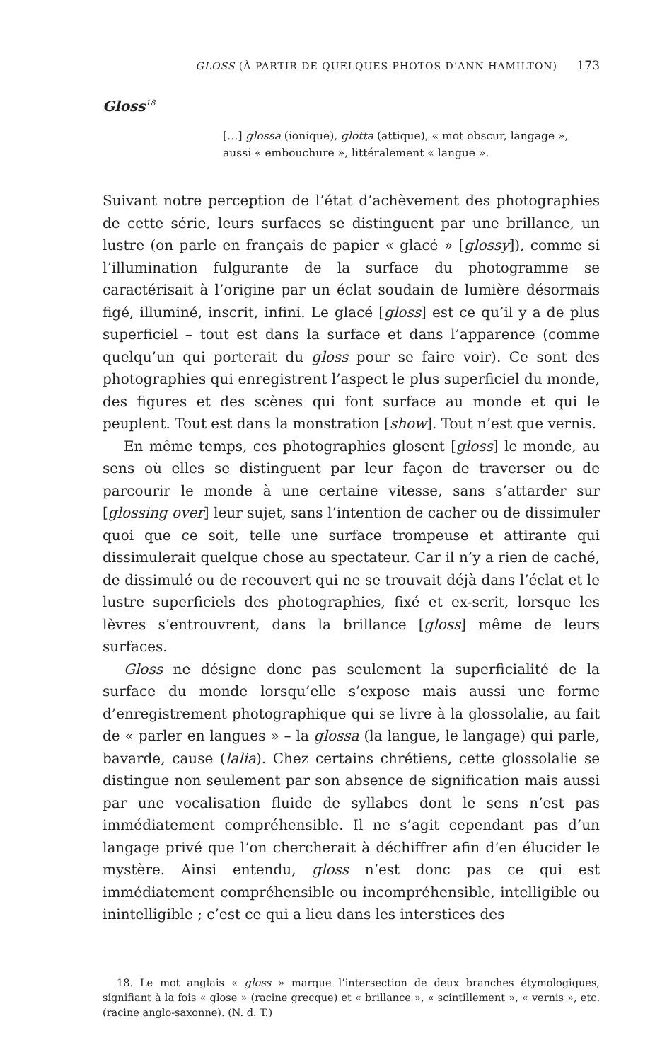GLOSS (À PARTIR DE QUELQUES PHOTOS D’ANN HAMILTON) 173
Gloss<sup>18</sup>
[…] glossa (ionique), glotta (attique), « mot obscur, langage », aussi « embouchure », littéralement « langue ».
Suivant notre perception de l’état d’achèvement des photographies de cette série, leurs surfaces se distinguent par une brillance, un lustre (on parle en français de papier « glacé » [glossy]), comme si l’illumination fulgurante de la surface du photogramme se caractérisait à l’origine par un éclat soudain de lumière désormais figé, illuminé, inscrit, infini. Le glacé [gloss] est ce qu’il y a de plus superficiel – tout est dans la surface et dans l’apparence (comme quelqu’un qui porterait du gloss pour se faire voir). Ce sont des photographies qui enregistrent l’aspect le plus superficiel du monde, des figures et des scènes qui font surface au monde et qui le peuplent. Tout est dans la monstration [show]. Tout n’est que vernis.
En même temps, ces photographies glosent [gloss] le monde, au sens où elles se distinguent par leur façon de traverser ou de parcourir le monde à une certaine vitesse, sans s’attarder sur [glossing over] leur sujet, sans l’intention de cacher ou de dissimuler quoi que ce soit, telle une surface trompeuse et attirante qui dissimulerait quelque chose au spectateur. Car il n’y a rien de caché, de dissimulé ou de recouvert qui ne se trouvait déjà dans l’éclat et le lustre superficiels des photographies, fixé et ex-scrit, lorsque les lèvres s’entrouvrent, dans la brillance [gloss] même de leurs surfaces.
Gloss ne désigne donc pas seulement la superficialité de la surface du monde lorsqu’elle s’expose mais aussi une forme d’enregistrement photographique qui se livre à la glossolalie, au fait de « parler en langues » – la glossa (la langue, le langage) qui parle, bavarde, cause (lalia). Chez certains chrétiens, cette glossolalie se distingue non seulement par son absence de signification mais aussi par une vocalisation fluide de syllabes dont le sens n’est pas immédiatement compréhensible. Il ne s’agit cependant pas d’un langage privé que l’on chercherait à déchiffrer afin d’en élucider le mystère. Ainsi entendu, gloss n’est donc pas ce qui est immédiatement compréhensible ou incompréhensible, intelligible ou inintelligible ; c’est ce qui a lieu dans les interstices des
18. Le mot anglais « gloss » marque l’intersection de deux branches étymologiques, signifiant à la fois « glose » (racine grecque) et « brillance », « scintillement », « vernis », etc. (racine anglo-saxonne). (N. d. T.)